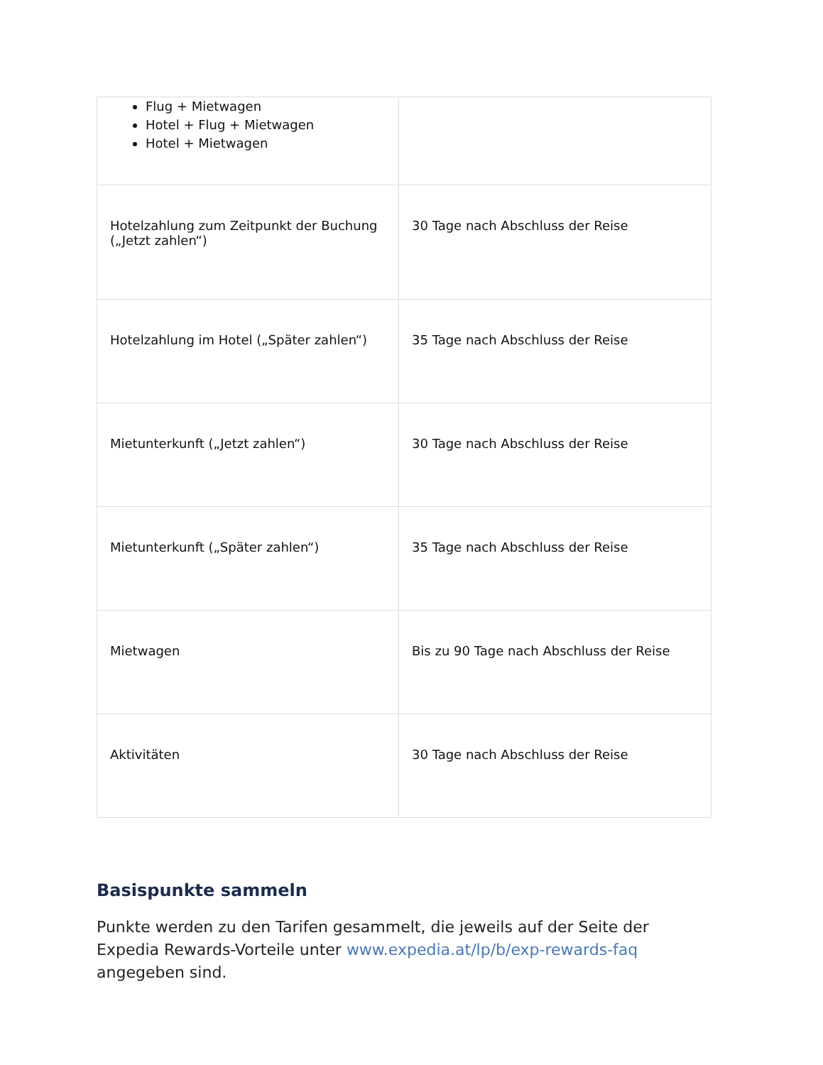| Flug + Mietwagen Hotel + Flug + Mietwagen Hotel + Mietwagen | |
| Hotelzahlung zum Zeitpunkt der Buchung („Jetzt zahlen“) | 30 Tage nach Abschluss der Reise |
| Hotelzahlung im Hotel („Später zahlen“) | 35 Tage nach Abschluss der Reise |
| Mietunterkunft („Jetzt zahlen“) | 30 Tage nach Abschluss der Reise |
| Mietunterkunft („Später zahlen“) | 35 Tage nach Abschluss der Reise |
| Mietwagen | Bis zu 90 Tage nach Abschluss der Reise |
| Aktivitäten | 30 Tage nach Abschluss der Reise |
Basispunkte sammeln
Punkte werden zu den Tarifen gesammelt, die jeweils auf der Seite der Expedia Rewards-Vorteile unter www.expedia.at/lp/b/exp-rewards-faq angegeben sind.